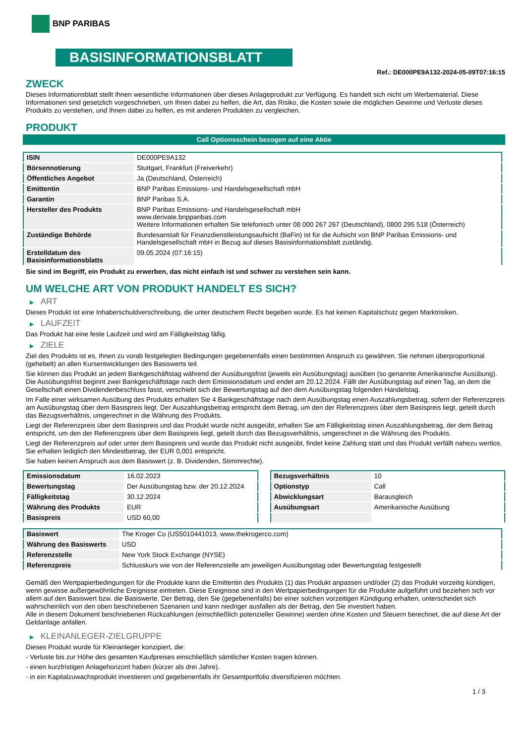BNP PARIBAS
BASISINFORMATIONSBLATT
Ref.: DE000PE9A132-2024-05-09T07:16:15
ZWECK
Dieses Informationsblatt stellt Ihnen wesentliche Informationen über dieses Anlageprodukt zur Verfügung. Es handelt sich nicht um Werbematerial. Diese Informationen sind gesetzlich vorgeschrieben, um Ihnen dabei zu helfen, die Art, das Risiko, die Kosten sowie die möglichen Gewinne und Verluste dieses Produkts zu verstehen, und Ihnen dabei zu helfen, es mit anderen Produkten zu vergleichen.
PRODUKT
Call Optionsschein bezogen auf eine Aktie
| ISIN | DE000PE9A132 |
| Börsennotierung | Stuttgart, Frankfurt (Freiverkehr) |
| Öffentliches Angebot | Ja (Deutschland, Österreich) |
| Emittentin | BNP Paribas Emissions- und Handelsgesellschaft mbH |
| Garantin | BNP Paribas S.A. |
| Hersteller des Produkts | BNP Paribas Emissions- und Handelsgesellschaft mbH www.derivate.bnpparibas.com Weitere Informationen erhalten Sie telefonisch unter 08 000 267 267 (Deutschland), 0800 295 518 (Österreich) |
| Zuständige Behörde | Bundesanstalt für Finanzdienstleistungsaufsicht (BaFin) ist für die Aufsicht von BNP Paribas Emissions- und Handelsgesellschaft mbH in Bezug auf dieses Basisinformationsblatt zuständig. |
| Erstelldatum des Basisinformationsblatts | 09.05.2024 (07:16:15) |
Sie sind im Begriff, ein Produkt zu erwerben, das nicht einfach ist und schwer zu verstehen sein kann.
UM WELCHE ART VON PRODUKT HANDELT ES SICH?
▶ ART
Dieses Produkt ist eine Inhaberschuldverschreibung, die unter deutschem Recht begeben wurde. Es hat keinen Kapitalschutz gegen Marktrisiken.
▶ LAUFZEIT
Das Produkt hat eine feste Laufzeit und wird am Fälligkeitstag fällig.
▶ ZIELE
Ziel des Produkts ist es, Ihnen zu vorab festgelegten Bedingungen gegebenenfalls einen bestimmten Anspruch zu gewähren. Sie nehmen überproportional (gehebelt) an allen Kursentwicklungen des Basiswerts teil.
Sie können das Produkt an jedem Bankgeschäftstag während der Ausübungsfrist (jeweils ein Ausübungstag) ausüben (so genannte Amerikanische Ausübung). Die Ausübungsfrist beginnt zwei Bankgeschäftstage nach dem Emissionsdatum und endet am 20.12.2024. Fällt der Ausübungstag auf einen Tag, an dem die Gesellschaft einen Dividendenbeschluss fasst, verschiebt sich der Bewertungstag auf den dem Ausübungstag folgenden Handelstag.
Im Falle einer wirksamen Ausübung des Produkts erhalten Sie 4 Bankgeschäftstage nach dem Ausübungstag einen Auszahlungsbetrag, sofern der Referenzpreis am Ausübungstag über dem Basispreis liegt. Der Auszahlungsbetrag entspricht dem Betrag, um den der Referenzpreis über dem Basispreis liegt, geteilt durch das Bezugsverhältnis, umgerechnet in die Währung des Produkts.
Liegt der Referenzpreis über dem Basispreis und das Produkt wurde nicht ausgeübt, erhalten Sie am Fälligkeitstag einen Auszahlungsbetrag, der dem Betrag entspricht, um den der Referenzpreis über dem Basispreis liegt, geteilt durch das Bezugsverhältnis, umgerechnet in die Währung des Produkts.
Liegt der Referenzpreis auf oder unter dem Basispreis und wurde das Produkt nicht ausgeübt, findet keine Zahlung statt und das Produkt verfällt nahezu wertlos. Sie erhalten lediglich den Mindestbetrag, der EUR 0,001 entspricht.
Sie haben keinen Anspruch aus dem Basiswert (z. B. Dividenden, Stimmrechte).
| Emissionsdatum | 16.02.2023 |
| Bewertungstag | Der Ausübungstag bzw. der 20.12.2024 |
| Fälligkeitstag | 30.12.2024 |
| Währung des Produkts | EUR |
| Basispreis | USD 60,00 |
| Bezugsverhältnis | 10 |
| Optionstyp | Call |
| Abwicklungsart | Barausgleich |
| Ausübungsart | Amerikanische Ausübung |
| Basiswert | The Kroger Co (US5010441013, www.thekrogerco.com) |
| Währung des Basiswerts | USD |
| Referenzstelle | New York Stock Exchange (NYSE) |
| Referenzpreis | Schlusskurs wie von der Referenzstelle am jeweiligen Ausübungstag oder Bewertungstag festgestellt |
Gemäß den Wertpapierbedingungen für die Produkte kann die Emittentin des Produkts (1) das Produkt anpassen und/oder (2) das Produkt vorzeitig kündigen, wenn gewisse außergewöhnliche Ereignisse eintreten. Diese Ereignisse sind in den Wertpapierbedingungen für die Produkte aufgeführt und beziehen sich vor allem auf den Basiswert bzw. die Basiswerte. Der Betrag, den Sie (gegebenenfalls) bei einer solchen vorzeitigen Kündigung erhalten, unterscheidet sich wahrscheinlich von den oben beschriebenen Szenarien und kann niedriger ausfallen als der Betrag, den Sie investiert haben.
Alle in diesem Dokument beschriebenen Rückzahlungen (einschließlich potenzieller Gewinne) werden ohne Kosten und Steuern berechnet, die auf diese Art der Geldanlage anfallen.
▶ KLEINANLEGER-ZIELGRUPPE
Dieses Produkt wurde für Kleinanleger konzipiert, die:
- Verluste bis zur Höhe des gesamten Kaufpreises einschließlich sämtlicher Kosten tragen können.
- einen kurzfristigen Anlagehorizont haben (kürzer als drei Jahre).
- in ein Kapitalzuwachsprodukt investieren und gegebenenfalls ihr Gesamtportfolio diversifizieren möchten.
1 / 3